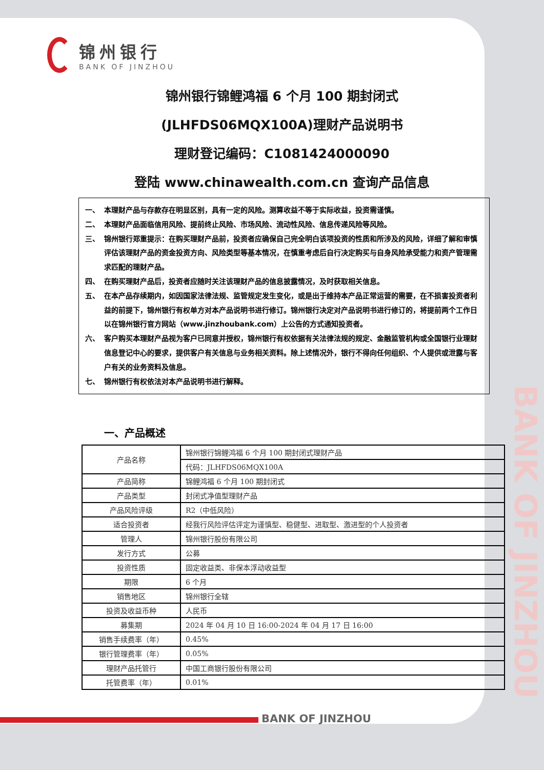锦州银行
BANK OF JINZHOU
锦州银行锦鲤鸿福 6 个月 100 期封闭式
(JLHFDS06MQX100A)理财产品说明书
理财登记编码：C1081424000090
登陆 www.chinawealth.com.cn 查询产品信息
一、 本理财产品与存款存在明显区别，具有一定的风险。测算收益不等于实际收益，投资需谨慎。
二、 本理财产品面临信用风险、提前终止风险、市场风险、流动性风险、信息传递风险等风险。
三、 锦州银行郑重提示：在购买理财产品前，投资者应确保自己完全明白该项投资的性质和所涉及的风险，详细了解和审慎评估该理财产品的资金投资方向、风险类型等基本情况，在慎重考虑后自行决定购买与自身风险承受能力和资产管理需求匹配的理财产品。
四、 在购买理财产品后，投资者应随时关注该理财产品的信息披露情况，及时获取相关信息。
五、 在本产品存续期内，如因国家法律法规、监管规定发生变化，或是出于维持本产品正常运营的需要，在不损害投资者利益的前提下，锦州银行有权单方对本产品说明书进行修订。锦州银行决定对产品说明书进行修订的，将提前两个工作日以在锦州银行官方网站（www.jinzhoubank.com）上公告的方式通知投资者。
六、 客户购买本理财产品视为客户已同意并授权，锦州银行有权依据有关法律法规的规定、金融监管机构或全国银行业理财信息登记中心的要求，提供客户有关信息与业务相关资料。除上述情况外，银行不得向任何组织、个人提供或泄露与客户有关的业务资料及信息。
七、 锦州银行有权依法对本产品说明书进行解释。
一、产品概述
| 产品名称 | 锦州银行锦鲤鸿福 6 个月 100 期封闭式理财产品 |
| | 代码：JLHFDS06MQX100A |
| 产品简称 | 锦鲤鸿福 6 个月 100 期封闭式 |
| 产品类型 | 封闭式净值型理财产品 |
| 产品风险评级 | R2（中低风险） |
| 适合投资者 | 经我行风险评估评定为谨慎型、稳健型、进取型、激进型的个人投资者 |
| 管理人 | 锦州银行股份有限公司 |
| 发行方式 | 公募 |
| 投资性质 | 固定收益类、非保本浮动收益型 |
| 期限 | 6 个月 |
| 销售地区 | 锦州银行全辖 |
| 投资及收益币种 | 人民币 |
| 募集期 | 2024 年 04 月 10 日 16:00-2024 年 04 月 17 日 16:00 |
| 销售手续费率（年） | 0.45% |
| 银行管理费率（年） | 0.05% |
| 理财产品托管行 | 中国工商银行股份有限公司 |
| 托管费率（年） | 0.01% |
BANK OF JINZHOU
BANK OF JINZHOU